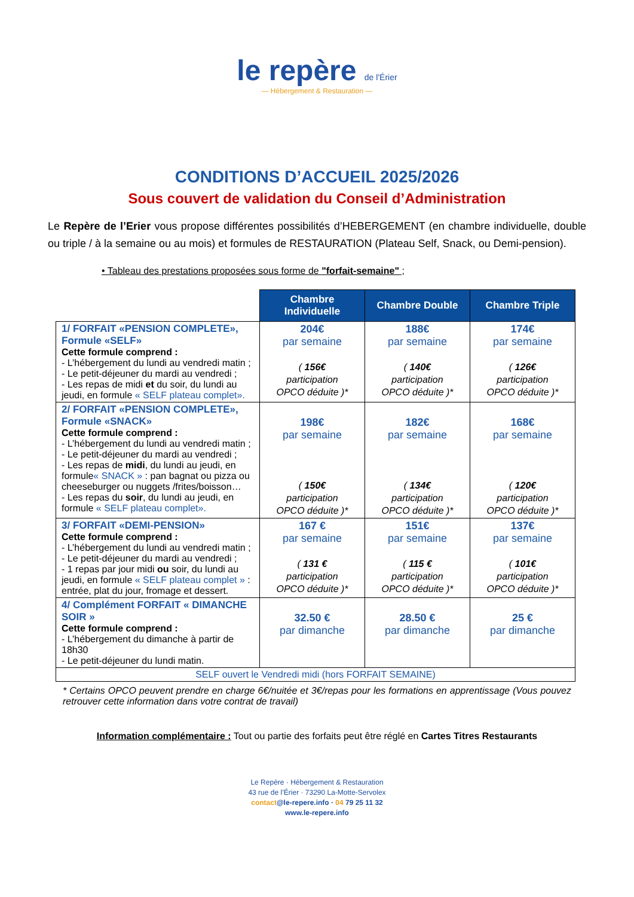le repère de l'Érier
— Hébergement & Restauration —
CONDITIONS D’ACCUEIL 2025/2026
Sous couvert de validation du Conseil d’Administration
Le Repère de l’Erier vous propose différentes possibilités d’HEBERGEMENT (en chambre individuelle, double ou triple / à la semaine ou au mois) et formules de RESTAURATION (Plateau Self, Snack, ou Demi-pension).
• Tableau des prestations proposées sous forme de "forfait-semaine" ;
| | Chambre Individuelle | Chambre Double | Chambre Triple |
| 1/ FORFAIT «PENSION COMPLETE», Formule «SELF» Cette formule comprend : - L’hébergement du lundi au vendredi matin ; - Le petit-déjeuner du mardi au vendredi ; - Les repas de midi et du soir, du lundi au jeudi, en formule « SELF plateau complet». | 204€ par semaine ( 156€ participation OPCO déduite )* | 188€ par semaine ( 140€ participation OPCO déduite )* | 174€ par semaine ( 126€ participation OPCO déduite )* |
| 2/ FORFAIT «PENSION COMPLETE», Formule «SNACK» Cette formule comprend : - L’hébergement du lundi au vendredi matin ; - Le petit-déjeuner du mardi au vendredi ; - Les repas de midi , du lundi au jeudi, en formule « SNACK » : pan bagnat ou pizza ou cheeseburger ou nuggets /frites/boisson… - Les repas du soir , du lundi au jeudi, en formule « SELF plateau complet». | 198€ par semaine ( 150€ participation OPCO déduite )* | 182€ par semaine ( 134€ participation OPCO déduite )* | 168€ par semaine ( 120€ participation OPCO déduite )* |
| 3/ FORFAIT «DEMI-PENSION» Cette formule comprend : - L’hébergement du lundi au vendredi matin ; - Le petit-déjeuner du mardi au vendredi ; - 1 repas par jour midi ou soir, du lundi au jeudi, en formule « SELF plateau complet » : entrée, plat du jour, fromage et dessert. | 167 € par semaine ( 131 € participation OPCO déduite )* | 151€ par semaine ( 115 € participation OPCO déduite )* | 137€ par semaine ( 101€ participation OPCO déduite )* |
| 4/ Complément FORFAIT « DIMANCHE SOIR » Cette formule comprend : - L’hébergement du dimanche à partir de 18h30 - Le petit-déjeuner du lundi matin. | 32.50 € par dimanche | 28.50 € par dimanche | 25 € par dimanche |
| SELF ouvert le Vendredi midi (hors FORFAIT SEMAINE) | | | |
* Certains OPCO peuvent prendre en charge 6€/nuitée et 3€/repas pour les formations en apprentissage (Vous pouvez retrouver cette information dans votre contrat de travail)
Information complémentaire : Tout ou partie des forfaits peut être réglé en Cartes Titres Restaurants
Le Repère · Hébergement & Restauration
43 rue de l’Érier · 73290 La-Motte-Servolex
contact@le-repere.info · 04 79 25 11 32
www.le-repere.info